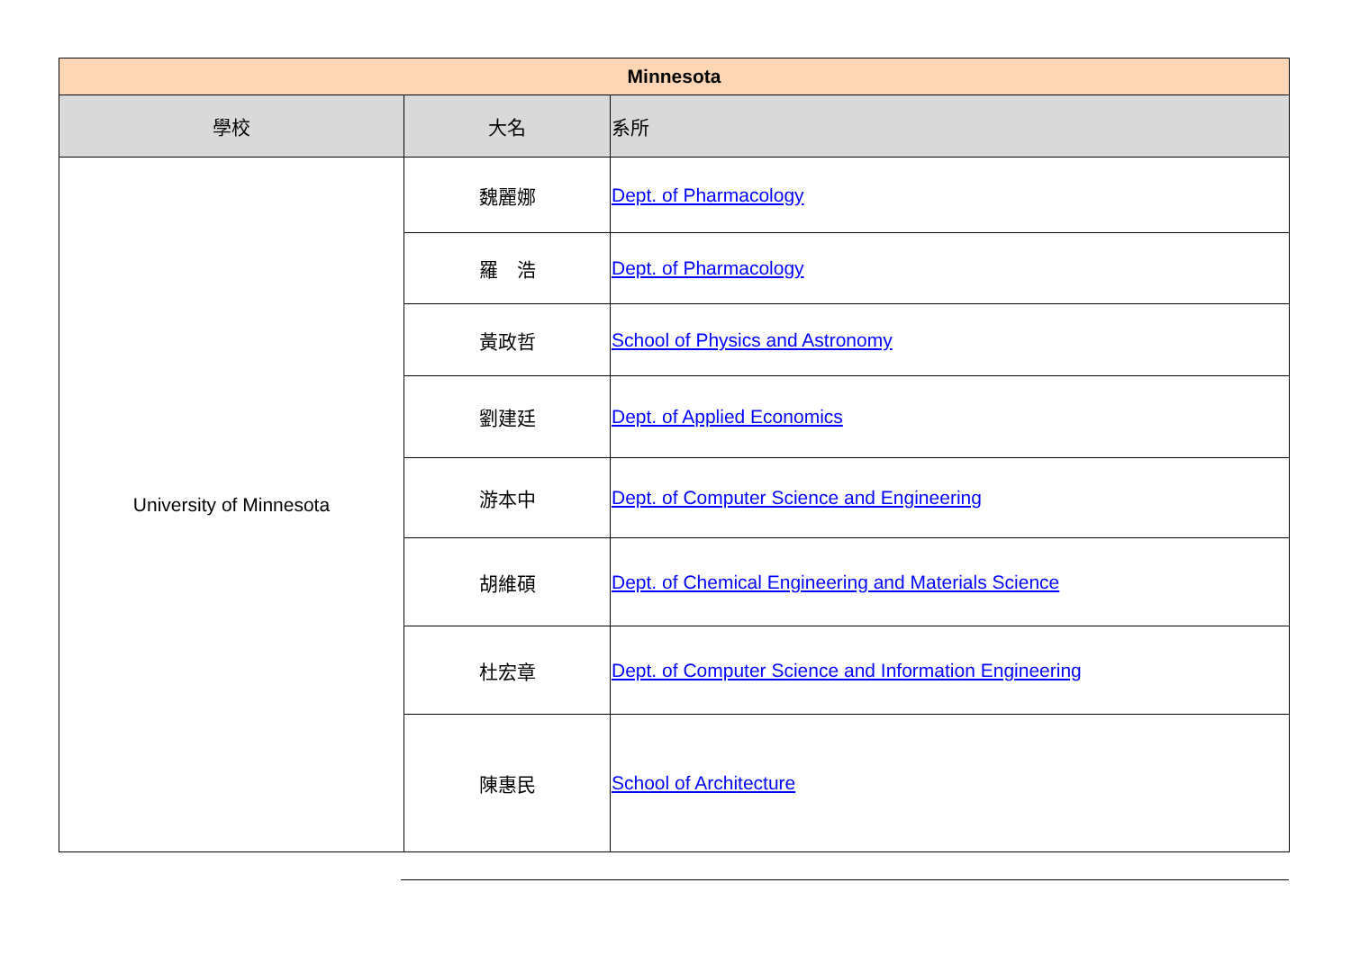| Minnesota | | |
| --- | --- | --- |
| 學校 | 大名 | 系所 |
| University of Minnesota | 魏麗娜 | Dept. of Pharmacology |
| | 羅 浩 | Dept. of Pharmacology |
| | 黃政哲 | School of Physics and Astronomy |
| | 劉建廷 | Dept. of Applied Economics |
| | 游本中 | Dept. of Computer Science and Engineering |
| | 胡維碩 | Dept. of Chemical Engineering and Materials Science |
| | 杜宏章 | Dept. of Computer Science and Information Engineering |
| | 陳惠民 | School of Architecture |